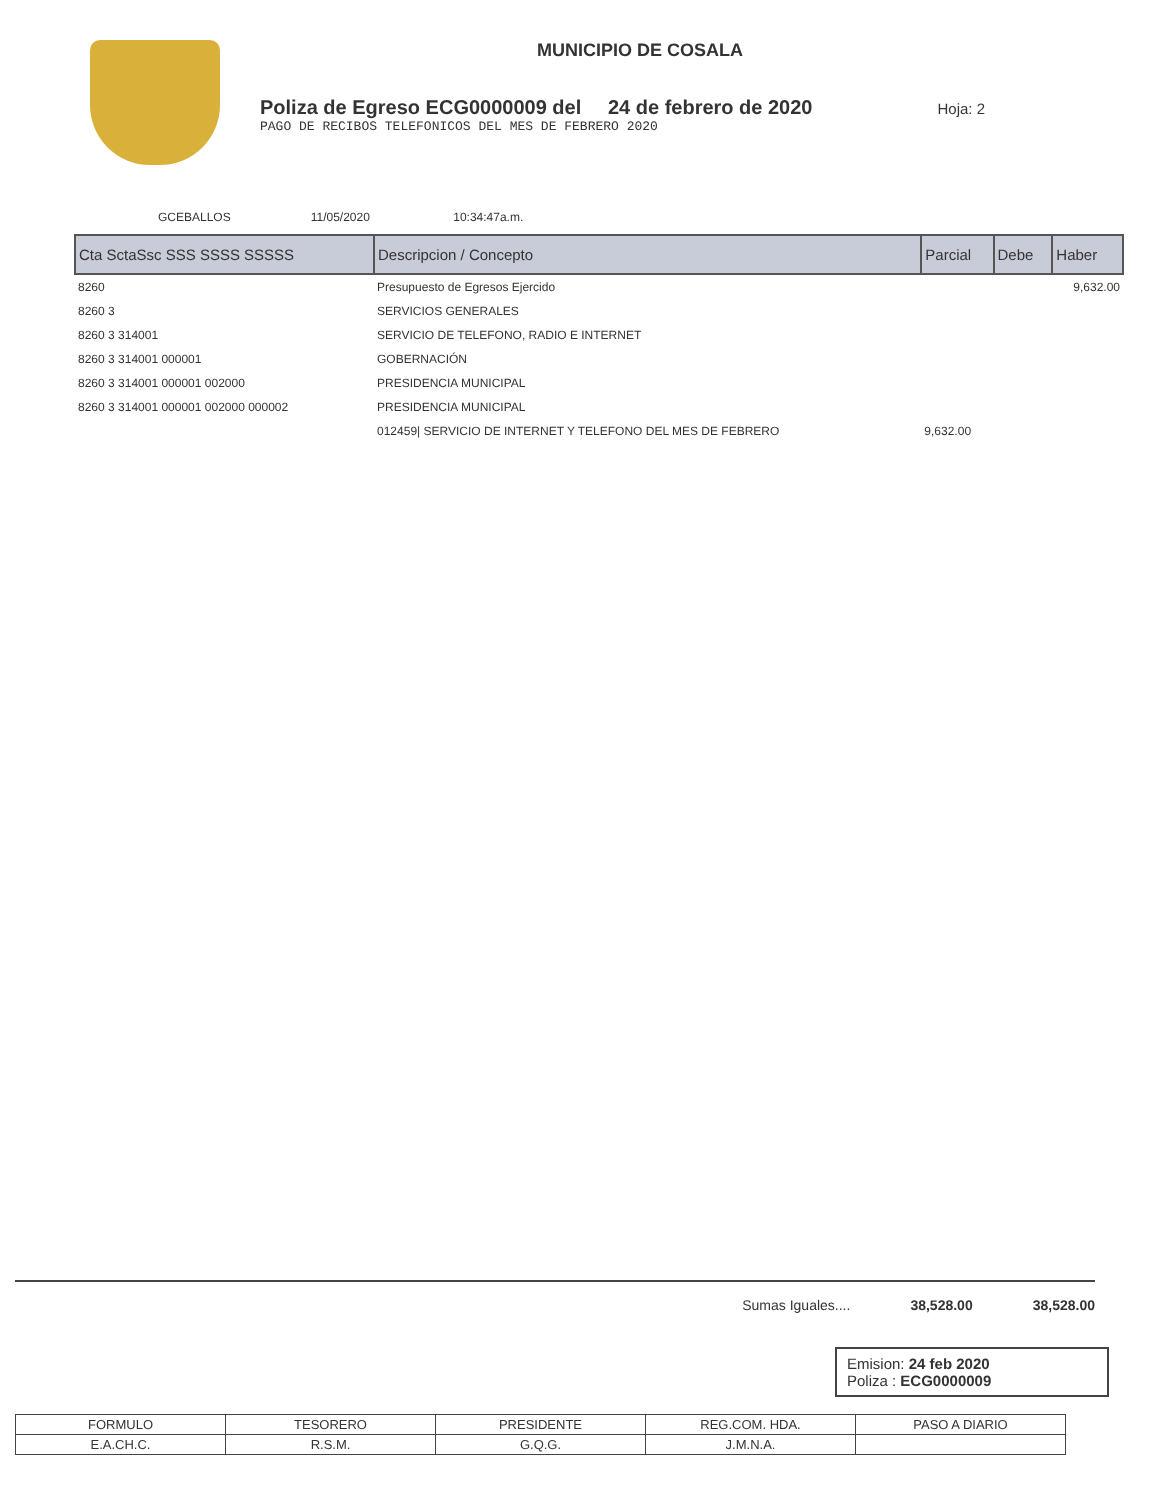MUNICIPIO DE COSALA
Poliza de Egreso ECG0000009 del 24 de febrero de 2020 Hoja: 2
PAGO DE RECIBOS TELEFONICOS DEL MES DE FEBRERO 2020
GCEBALLOS 11/05/2020 10:34:47a.m.
| Cta SctaSsc SSS SSSS SSSSS | Descripcion / Concepto | Parcial | Debe | Haber |
| --- | --- | --- | --- | --- |
| 8260 | Presupuesto de Egresos Ejercido | | | 9,632.00 |
| 8260 3 | SERVICIOS GENERALES | | | |
| 8260 3 314001 | SERVICIO DE TELEFONO, RADIO E INTERNET | | | |
| 8260 3 314001 000001 | GOBERNACIÓN | | | |
| 8260 3 314001 000001 002000 | PRESIDENCIA MUNICIPAL | | | |
| 8260 3 314001 000001 002000 000002 | PRESIDENCIA MUNICIPAL | | | |
| | 012459/ SERVICIO DE INTERNET Y TELEFONO DEL MES DE FEBRERO | 9,632.00 | | |
Sumas Iguales.... 38,528.00 38,528.00
Emision: 24 feb 2020
Poliza : ECG0000009
| FORMULO | TESORERO | PRESIDENTE | REG.COM. HDA. | PASO A DIARIO |
| E.A.CH.C. | R.S.M. | G.Q.G. | J.M.N.A. | |